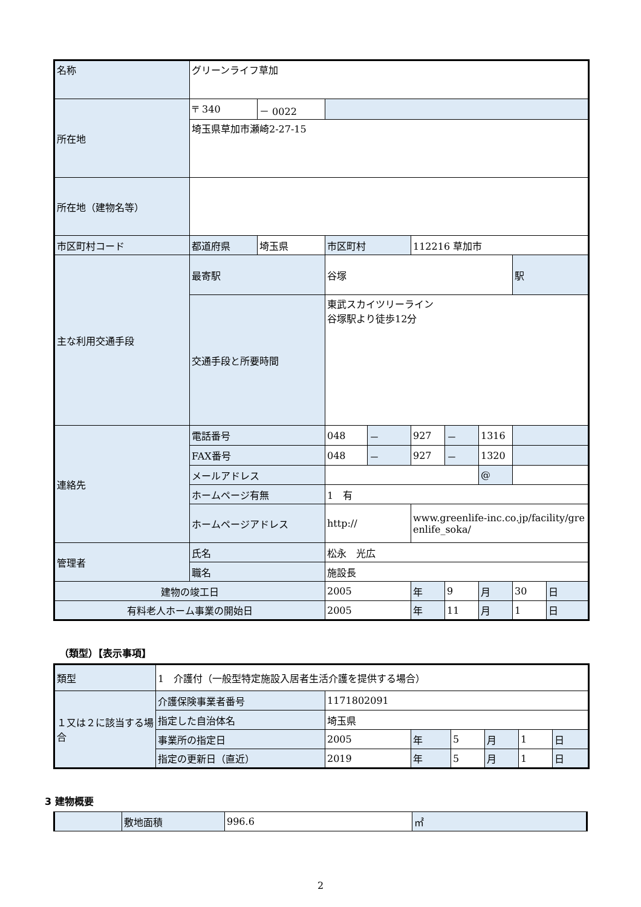| 名称 | グリーンライフ草加 | | | | | | | | |
| 所在地 | 〒 340 | － 0022 | | | | | | | |
| | 埼玉県草加市瀬崎2-27-15 | | | | | | | | |
| 所在地（建物名等） | | | | | | | | | |
| 市区町村コード | 都道府県 | 埼玉県 | 市区町村 | | 112216 草加市 | | | | |
| 主な利用交通手段 | 最寄駅 | | 谷塚 | | | | | 駅 | |
| | 交通手段と所要時間 | | 東武スカイツリーライン 谷塚駅より徒歩12分 | | | | | | |
| 連絡先 | 電話番号 | | 048 | － | 927 | － | 1316 | | |
| | FAX番号 | | 048 | － | 927 | － | 1320 | | |
| | メールアドレス | | | | | | @ | | |
| | ホームページ有無 | | 1 有 | | | | | | |
| | ホームページアドレス | | http:// | | www.greenlife-inc.co.jp/facility/greenlife_soka/ | | | | |
| 管理者 | 氏名 | | 松永 光広 | | | | | | |
| | 職名 | | 施設長 | | | | | | |
| 建物の竣工日 | | | 2005 | | 年 | 9 | 月 | 30 | 日 |
| 有料老人ホーム事業の開始日 | | | 2005 | | 年 | 11 | 月 | 1 | 日 |
（類型）【表示事項】
| 類型 | 1 介護付（一般型特定施設入居者生活介護を提供する場合） | | | | | | |
| １又は２に該当する場合 | 介護保険事業者番号 | 1171802091 | | | | | |
| | 指定した自治体名 | 埼玉県 | | | | | |
| | 事業所の指定日 | 2005 | 年 | 5 | 月 | 1 | 日 |
| | 指定の更新日（直近） | 2019 | 年 | 5 | 月 | 1 | 日 |
3 建物概要
| | 敷地面積 | 996.6 | ㎡ |
2